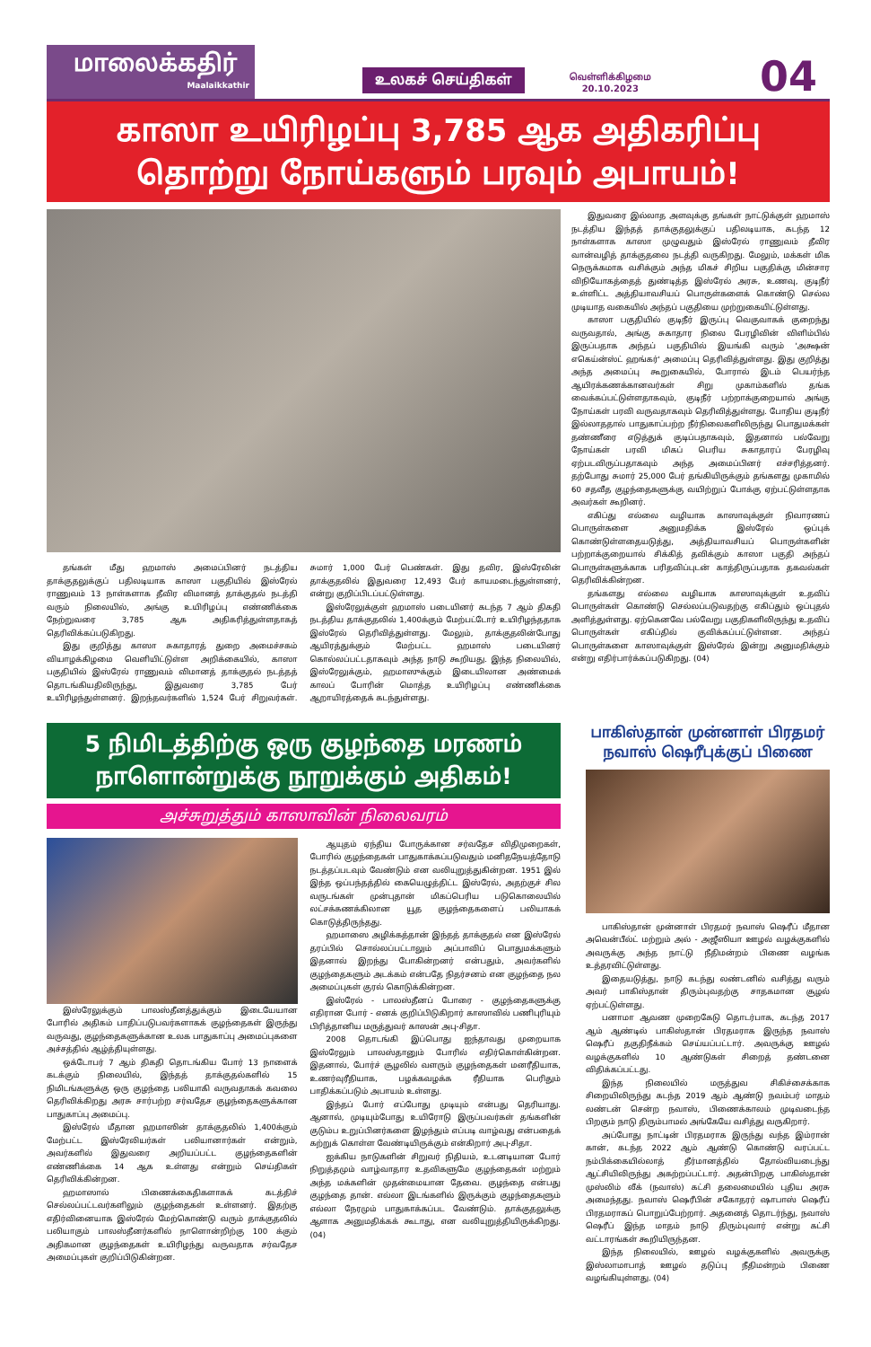மாலைக்கதிர்
Maalaikkathir
உலகச் செய்திகள்
வெள்ளிக்கிழமை
20.10.2023
04
காஸா உயிரிழப்பு 3,785 ஆக அதிகரிப்பு
தொற்று நோய்களும் பரவும் அபாயம்!
தங்கள் மீது ஹமாஸ் அமைப்பினர் நடத்திய தாக்குதலுக்குப் பதிலடியாக காஸா பகுதியில் இஸ்ரேல் ராணுவம் 13 நாள்களாக தீவிர விமானத் தாக்குதல் நடத்தி வரும் நிலையில், அங்கு உயிரிழப்பு எண்ணிக்கை நேற்றுவரை 3,785 ஆக அதிகரித்துள்ளதாகத் தெரிவிக்கப்படுகிறது.
இது குறித்து காஸா சுகாதாரத் துறை அமைச்சகம் வியாழக்கிழமை வெளியிட்டுள்ள அறிக்கையில், காஸா பகுதியில் இஸ்ரேல் ராணுவம் விமானத் தாக்குதல் நடத்தத் தொடங்கியதிலிருந்து, இதுவரை 3,785 பேர் உயிரிழந்துள்ளனர். இறந்தவர்களில் 1,524 பேர் சிறுவர்கள். சுமார் 1,000 பேர் பெண்கள். இது தவிர, இஸ்ரேலின் தாக்குதலில் இதுவரை 12,493 பேர் காயமடைந்துள்ளனர், என்று குறிப்பிடப்பட்டுள்ளது.
இஸ்ரேலுக்குள் ஹமாஸ் படையினர் கடந்த 7 ஆம் திகதி நடத்திய தாக்குதலில் 1,400க்கும் மேற்பட்டோர் உயிரிழந்ததாக இஸ்ரேல் தெரிவித்துள்ளது. மேலும், தாக்குதலின்போது ஆயிரத்துக்கும் மேற்பட்ட ஹமாஸ் படையினர் கொல்லப்பட்டதாகவும் அந்த நாடு கூறியது. இந்த நிலையில், இஸ்ரேலுக்கும், ஹமாஸுக்கும் இடையிலான அண்மைக் காலப் போரின் மொத்த உயிரிழப்பு எண்ணிக்கை ஆறாயிரத்தைக் கடந்துள்ளது.
இதுவரை இல்லாத அளவுக்கு தங்கள் நாட்டுக்குள் ஹமாஸ் நடத்திய இந்தத் தாக்குதலுக்குப் பதிலடியாக, கடந்த 12 நாள்களாக காஸா முழுவதும் இஸ்ரேல் ராணுவம் தீவிர வான்வழித் தாக்குதலை நடத்தி வருகிறது. மேலும், மக்கள் மிக நெருக்கமாக வசிக்கும் அந்த மிகச் சிறிய பகுதிக்கு மின்சார விநியோகத்தைத் துண்டித்த இஸ்ரேல் அரசு, உணவு, குடிநீர் உள்ளிட்ட அத்தியாவசியப் பொருள்களைக் கொண்டு செல்ல முடியாத வகையில் அந்தப் பகுதியை முற்றுகையிட்டுள்ளது.
காஸா பகுதியில் குடிநீர் இருப்பு வெகுவாகக் குறைந்து வருவதால், அங்கு சுகாதார நிலை பேரழிவின் விளிம்பில் இருப்பதாக அந்தப் பகுதியில் இயங்கி வரும் 'அக்ஷன் எகெய்ன்ஸ்ட் ஹங்கர்' அமைப்பு தெரிவித்துள்ளது. இது குறித்து அந்த அமைப்பு கூறுகையில், போரால் இடம் பெயர்ந்த ஆயிரக்கணக்கானவர்கள் சிறு முகாம்களில் தங்க வைக்கப்பட்டுள்ளதாகவும், குடிநீர் பற்றாக்குறையால் அங்கு நோய்கள் பரவி வருவதாகவும் தெரிவித்துள்ளது. போதிய குடிநீர் இல்லாததால் பாதுகாப்பற்ற நீர்நிலைகளிலிருந்து பொதுமக்கள் தண்ணீரை எடுத்துக் குடிப்பதாகவும், இதனால் பல்வேறு நோய்கள் பரவி மிகப் பெரிய சுகாதாரப் பேரழிவு ஏற்படவிருப்பதாகவும் அந்த அமைப்பினர் எச்சரித்தனர். தற்போது சுமார் 25,000 பேர் தங்கியிருக்கும் தங்களது முகாமில் 60 சதவீத குழந்தைகளுக்கு வயிற்றுப் போக்கு ஏற்பட்டுள்ளதாக அவர்கள் கூறினர்.
எகிப்து எல்லை வழியாக காஸாவுக்குள் நிவாரணப் பொருள்களை அனுமதிக்க இஸ்ரேல் ஒப்புக் கொண்டுள்ளதையடுத்து, அத்தியாவசியப் பொருள்களின் பற்றாக்குறையால் சிக்கித் தவிக்கும் காஸா பகுதி அந்தப் பொருள்களுக்காக பரிதவிப்புடன் காத்திருப்பதாக தகவல்கள் தெரிவிக்கின்றன.
தங்களது எல்லை வழியாக காஸாவுக்குள் உதவிப் பொருள்கள் கொண்டு செல்லப்படுவதற்கு எகிப்தும் ஒப்புதல் அளித்துள்ளது. ஏற்கெனவே பல்வேறு பகுதிகளிலிருந்து உதவிப் பொருள்கள் எகிப்தில் குவிக்கப்பட்டுள்ளன. அந்தப் பொருள்களை காஸாவுக்குள் இஸ்ரேல் இன்று அனுமதிக்கும் என்று எதிர்பார்க்கப்படுகிறது. (04)
5 நிமிடத்திற்கு ஒரு குழந்தை மரணம்
நாளொன்றுக்கு நூறுக்கும் அதிகம்!
அச்சுறுத்தும் காஸாவின் நிலைவரம்
இஸ்ரேலுக்கும் பாலஸ்தீனத்துக்கும் இடையேயான போரில் அதிகம் பாதிப்படுபவர்களாகக் குழந்தைகள் இருந்து வருவது, குழந்தைகளுக்கான உலக பாதுகாப்பு அமைப்புகளை அச்சத்தில் ஆழ்த்தியுள்ளது.
ஒக்டோபர் 7 ஆம் திகதி தொடங்கிய போர் 13 நாளைக் கடக்கும் நிலையில், இந்தத் தாக்குதல்களில் 15 நிமிடங்களுக்கு ஒரு குழந்தை பலியாகி வருவதாகக் கவலை தெரிவிக்கிறது அரசு சார்பற்ற சர்வதேச குழந்தைகளுக்கான பாதுகாப்பு அமைப்பு.
இஸ்ரேல் மீதான ஹமாஸின் தாக்குதலில் 1,400க்கும் மேற்பட்ட இஸ்ரேலியர்கள் பலியானார்கள் என்றும், அவர்களில் இதுவரை அறியப்பட்ட குழந்தைகளின் எண்ணிக்கை 14 ஆக உள்ளது என்றும் செய்திகள் தெரிவிக்கின்றன.
ஹமாஸால் பிணைக்கைதிகளாகக் கடத்திச் செல்லப்பட்டவர்களிலும் குழந்தைகள் உள்ளனர். இதற்கு எதிர்வினையாக இஸ்ரேல் மேற்கொண்டு வரும் தாக்குதலில் பலியாகும் பாலஸ்தீனர்களில் நாளொன்றிற்கு 100 க்கும் அதிகமான குழந்தைகள் உயிரிழந்து வருவதாக சர்வதேச அமைப்புகள் குறிப்பிடுகின்றன.
ஆயுதம் ஏந்திய போருக்கான சர்வதேச விதிமுறைகள், போரில் குழந்தைகள் பாதுகாக்கப்படுவதும் மனிதநேயத்தோடு நடத்தப்படவும் வேண்டும் என வலியுறுத்துகின்றன. 1951 இல் இந்த ஒப்பந்தத்தில் கையெழுத்திட்ட இஸ்ரேல், அதற்குச் சில வருடங்கள் முன்புதான் மிகப்பெரிய படுகொலையில் லட்சக்கணக்கிலான யூத குழந்தைகளைப் பலியாகக் கொடுத்திருந்தது.
ஹமாஸை அழிக்கத்தான் இந்தத் தாக்குதல் என இஸ்ரேல் தரப்பில் சொல்லப்பட்டாலும் அப்பாவிப் பொதுமக்களும் இதனால் இறந்து போகின்றனர் என்பதும், அவர்களில் குழந்தைகளும் அடக்கம் என்பதே நிதர்சனம் என குழந்தை நல அமைப்புகள் குரல் கொடுக்கின்றன.
இஸ்ரேல் - பாலஸ்தீனப் போரை - குழந்தைகளுக்கு எதிரான போர் - எனக் குறிப்பிடுகிறார் காஸாவில் பணிபுரியும் பிரித்தானிய மருத்துவர் காஸன் அபு-சிதா.
2008 தொடங்கி இப்பொது ஐந்தாவது முறையாக இஸ்ரேலும் பாலஸ்தானும் போரில் எதிர்கொள்கின்றன. இதனால், போர்ச் சூழலில் வளரும் குழந்தைகள் மனரீதியாக, உணர்வுரீதியாக, பழக்கவழக்க ரீதியாக பெரிதும் பாதிக்கப்படும் அபாயம் உள்ளது.
இந்தப் போர் எப்போது முடியும் என்பது தெரியாது. ஆனால், முடியும்போது உயிரோடு இருப்பவர்கள் தங்களின் குடும்ப உறுப்பினர்களை இழந்தும் எப்படி வாழ்வது என்பதைக் கற்றுக் கொள்ள வேண்டியிருக்கும் என்கிறார் அபு-சிதா.
ஐக்கிய நாடுகளின் சிறுவர் நிதியம், உடனடியான போர் நிறுத்தமும் வாழ்வாதார உதவிகளுமே குழந்தைகள் மற்றும் அந்த மக்களின் முதன்மையான தேவை. குழந்தை என்பது குழந்தை தான். எல்லா இடங்களில் இருக்கும் குழந்தைகளும் எல்லா நேரமும் பாதுகாக்கப்பட வேண்டும். தாக்குதலுக்கு ஆளாக அனுமதிக்கக் கூடாது, என வலியுறுத்தியிருக்கிறது. (04)
பாகிஸ்தான் முன்னாள் பிரதமர்
நவாஸ் ஷெரீபுக்குப் பிணை
பாகிஸ்தான் முன்னாள் பிரதமர் நவாஸ் ஷெரீப் மீதான அவென்பீல்ட் மற்றும் அல் - அஜீஸியா ஊழல் வழக்குகளில் அவருக்கு அந்த நாட்டு நீதிமன்றம் பிணை வழங்க உத்தரவிட்டுள்ளது.
இதையடுத்து, நாடு கடந்து லண்டனில் வசித்து வரும் அவர் பாகிஸ்தான் திரும்புவதற்கு சாதகமான சூழல் ஏற்பட்டுள்ளது.
பனாமா ஆவண முறைகேடு தொடர்பாக, கடந்த 2017 ஆம் ஆண்டில் பாகிஸ்தான் பிரதமராக இருந்த நவாஸ் ஷெரீப் தகுதிநீக்கம் செய்யப்பட்டார். அவருக்கு ஊழல் வழக்குகளில் 10 ஆண்டுகள் சிறைத் தண்டனை விதிக்கப்பட்டது.
இந்த நிலையில் மருத்துவ சிகிச்சைக்காக சிறையிலிருந்து கடந்த 2019 ஆம் ஆண்டு நவம்பர் மாதம் லண்டன் சென்ற நவாஸ், பிணைக்காலம் முடிவடைந்த பிறகும் நாடு திரும்பாமல் அங்கேயே வசித்து வருகிறார்.
அப்போது நாட்டின் பிரதமராக இருந்து வந்த இம்ரான் கான், கடந்த 2022 ஆம் ஆண்டு கொண்டு வரப்பட்ட நம்பிக்கையில்லாத் தீர்மானத்தில் தோல்வியடைந்து ஆட்சியிலிருந்து அகற்றப்பட்டார். அதன்பிறகு பாகிஸ்தான் முஸ்லிம் லீக் (நவாஸ்) கட்சி தலைமையில் புதிய அரசு அமைந்தது. நவாஸ் ஷெரீபின் சகோதரர் ஷாபாஸ் ஷெரீப் பிரதமராகப் பொறுப்பேற்றார். அதனைத் தொடர்ந்து, நவாஸ் ஷெரீப் இந்த மாதம் நாடு திரும்புவார் என்று கட்சி வட்டாரங்கள் கூறியிருந்தன.
இந்த நிலையில், ஊழல் வழக்குகளில் அவருக்கு இஸ்லாமாபாத் ஊழல் தடுப்பு நீதிமன்றம் பிணை வழங்கியுள்ளது. (04)